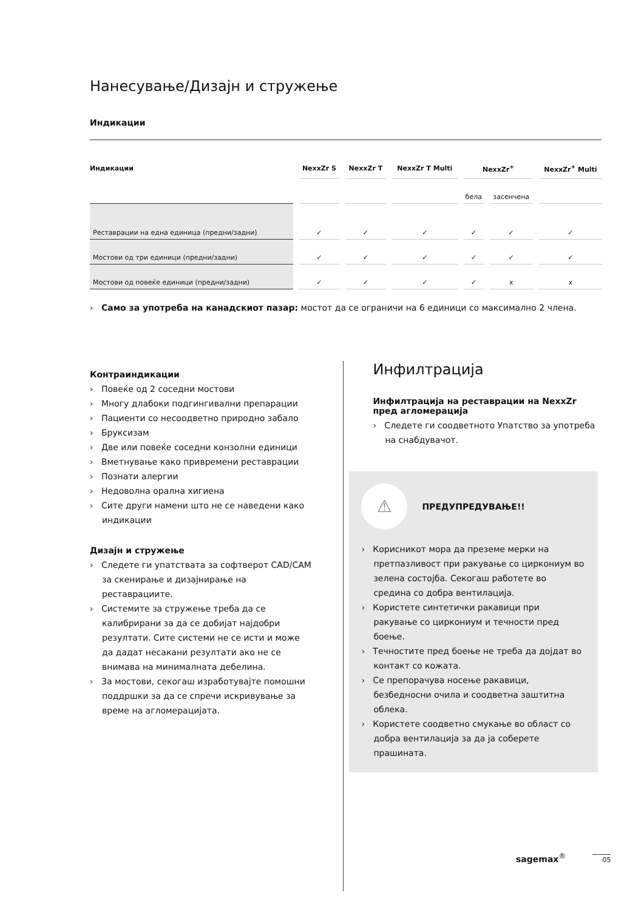Нанесување/Дизајн и стружење
Индикации
| Индикации | NexxZr S | NexxZr T | NexxZr T Multi | NexxZr<sup>+</sup> | | NexxZr<sup>+</sup> Multi |
| --- | --- | --- | --- | --- | --- | --- |
| | | | | бела | засенчена | |
| Реставрации на една единица (предни/задни) | ✓ | ✓ | ✓ | ✓ | ✓ | ✓ |
| Мостови од три единици (предни/задни) | ✓ | ✓ | ✓ | ✓ | ✓ | ✓ |
| Мостови од повеќе единици (предни/задни) | ✓ | ✓ | ✓ | ✓ | x | x |
› Само за употреба на канадскиот пазар: мостот да се ограничи на 6 единици со максимално 2 члена.
Контраиндикации
› Повеќе од 2 соседни мостови
› Многу длабоки подгингивални препарации
› Пациенти со несоодветно природно забало
› Бруксизам
› Две или повеќе соседни конзолни единици
› Вметнување како привремени реставрации
› Познати алергии
› Недоволна орална хигиена
› Сите други намени што не се наведени како индикации
Дизајн и стружење
› Следете ги упатствата за софтверот CAD/CAM за скенирање и дизајнирање на реставрациите.
› Системите за стружење треба да се калибрирани за да се добијат најдобри резултати. Сите системи не се исти и може да дадат несакани резултати ако не се внимава на минималната дебелина.
› За мостови, секогаш изработувајте помошни поддршки за да се спречи искривување за време на агломерацијата.
Инфилтрација
Инфилтрација на реставрации на NexxZr пред агломерација
› Следете ги соодветното Упатство за употреба на снабдувачот.
⚠
ПРЕДУПРЕДУВАЊЕ!!
› Корисникот мора да преземе мерки на претпазливост при ракување со циркониум во зелена состојба. Секогаш работете во средина со добра вентилација.
› Користете синтетички ракавици при ракување со циркониум и течности пред боење.
› Течностите пред боење не треба да дојдат во контакт со кожата.
› Се препорачува носење ракавици, безбедносни очила и соодветна заштитна облека.
› Користете соодветно смукање во област со добра вентилација за да ја соберете прашината.
sagemax<sup>®</sup> 05